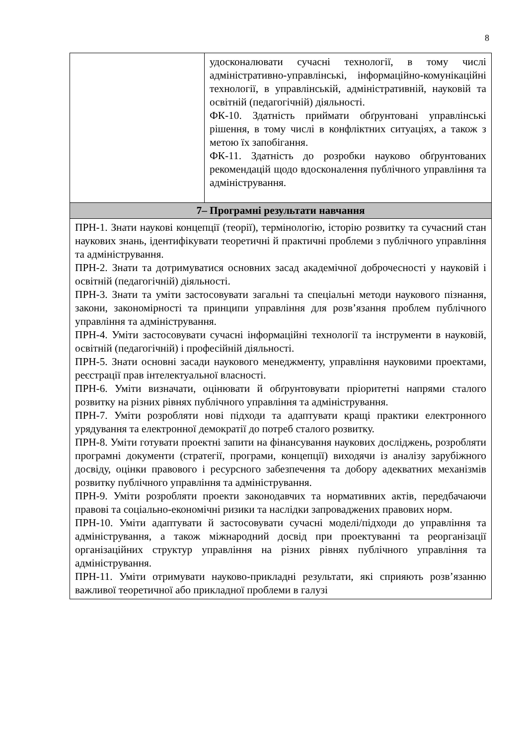8
| | удосконалювати сучасні технології, в тому числі адміністративно-управлінські, інформаційно-комунікаційні технології, в управлінській, адміністративній, науковій та освітній (педагогічній) діяльності. ФК-10. Здатність приймати обґрунтовані управлінські рішення, в тому числі в конфліктних ситуаціях, а також з метою їх запобігання. ФК-11. Здатність до розробки науково обґрунтованих рекомендацій щодо вдосконалення публічного управління та адміністрування. |
| 7– Програмні результати навчання | |
| ПРН-1. Знати наукові концепції (теорії), термінологію, історію розвитку та сучасний стан наукових знань, ідентифікувати теоретичні й практичні проблеми з публічного управління та адміністрування. ПРН-2. Знати та дотримуватися основних засад академічної доброчесності у науковій і освітній (педагогічній) діяльності. ПРН-3. Знати та уміти застосовувати загальні та спеціальні методи наукового пізнання, закони, закономірності та принципи управління для розв’язання проблем публічного управління та адміністрування. ПРН-4. Уміти застосовувати сучасні інформаційні технології та інструменти в науковій, освітній (педагогічній) і професійній діяльності. ПРН-5. Знати основні засади наукового менеджменту, управління науковими проектами, реєстрації прав інтелектуальної власності. ПРН-6. Уміти визначати, оцінювати й обґрунтовувати пріоритетні напрями сталого розвитку на різних рівнях публічного управління та адміністрування. ПРН-7. Уміти розробляти нові підходи та адаптувати кращі практики електронного урядування та електронної демократії до потреб сталого розвитку. ПРН-8. Уміти готувати проектні запити на фінансування наукових досліджень, розробляти програмні документи (стратегії, програми, концепції) виходячи із аналізу зарубіжного досвіду, оцінки правового і ресурсного забезпечення та добору адекватних механізмів розвитку публічного управління та адміністрування. ПРН-9. Уміти розробляти проекти законодавчих та нормативних актів, передбачаючи правові та соціально-економічні ризики та наслідки запроваджених правових норм. ПРН-10. Уміти адаптувати й застосовувати сучасні моделі/підходи до управління та адміністрування, а також міжнародний досвід при проектуванні та реорганізації організаційних структур управління на різних рівнях публічного управління та адміністрування. ПРН-11. Уміти отримувати науково-прикладні результати, які сприяють розв’язанню важливої теоретичної або прикладної проблеми в галузі | |